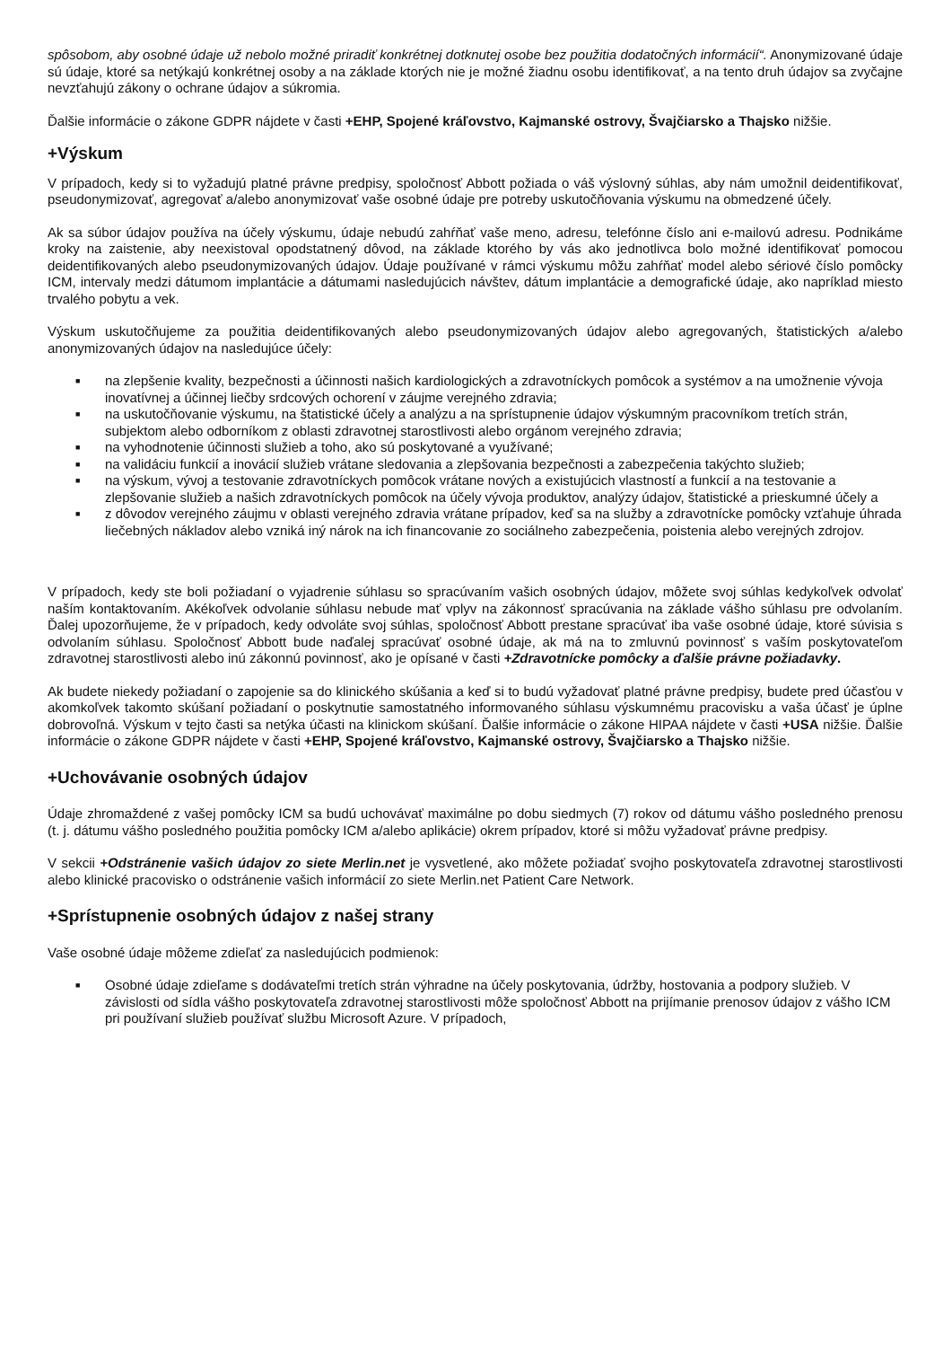spôsobom, aby osobné údaje už nebolo možné priradiť konkrétnej dotknutej osobe bez použitia dodatočných informácií“. Anonymizované údaje sú údaje, ktoré sa netýkajú konkrétnej osoby a na základe ktorých nie je možné žiadnu osobu identifikovať, a na tento druh údajov sa zvyčajne nevzťahujú zákony o ochrane údajov a súkromia.
Ďalšie informácie o zákone GDPR nájdete v časti +EHP, Spojené kráľovstvo, Kajmanské ostrovy, Švajčiarsko a Thajsko nižšie.
+Výskum
V prípadoch, kedy si to vyžadujú platné právne predpisy, spoločnosť Abbott požiada o váš výslovný súhlas, aby nám umožnil deidentifikovať, pseudonymizovať, agregovať a/alebo anonymizovať vaše osobné údaje pre potreby uskutočňovania výskumu na obmedzené účely.
Ak sa súbor údajov používa na účely výskumu, údaje nebudú zahŕňať vaše meno, adresu, telefónne číslo ani e-mailovú adresu. Podnikáme kroky na zaistenie, aby neexistoval opodstatnený dôvod, na základe ktorého by vás ako jednotlivca bolo možné identifikovať pomocou deidentifikovaných alebo pseudonymizovaných údajov. Údaje používané v rámci výskumu môžu zahŕňať model alebo sériové číslo pomôcky ICM, intervaly medzi dátumom implantácie a dátumami nasledujúcich návštev, dátum implantácie a demografické údaje, ako napríklad miesto trvalého pobytu a vek.
Výskum uskutočňujeme za použitia deidentifikovaných alebo pseudonymizovaných údajov alebo agregovaných, štatistických a/alebo anonymizovaných údajov na nasledujúce účely:
■ na zlepšenie kvality, bezpečnosti a účinnosti našich kardiologických a zdravotníckych pomôcok a systémov a na umožnenie vývoja inovatívnej a účinnej liečby srdcových ochorení v záujme verejného zdravia;
■ na uskutočňovanie výskumu, na štatistické účely a analýzu a na sprístupnenie údajov výskumným pracovníkom tretích strán, subjektom alebo odborníkom z oblasti zdravotnej starostlivosti alebo orgánom verejného zdravia;
■ na vyhodnotenie účinnosti služieb a toho, ako sú poskytované a využívané;
■ na validáciu funkcií a inovácií služieb vrátane sledovania a zlepšovania bezpečnosti a zabezpečenia takýchto služieb;
■ na výskum, vývoj a testovanie zdravotníckych pomôcok vrátane nových a existujúcich vlastností a funkcií a na testovanie a zlepšovanie služieb a našich zdravotníckych pomôcok na účely vývoja produktov, analýzy údajov, štatistické a prieskumné účely a
■ z dôvodov verejného záujmu v oblasti verejného zdravia vrátane prípadov, keď sa na služby a zdravotnícke pomôcky vzťahuje úhrada liečebných nákladov alebo vzniká iný nárok na ich financovanie zo sociálneho zabezpečenia, poistenia alebo verejných zdrojov.
V prípadoch, kedy ste boli požiadaní o vyjadrenie súhlasu so spracúvaním vašich osobných údajov, môžete svoj súhlas kedykoľvek odvolať naším kontaktovaním. Akékoľvek odvolanie súhlasu nebude mať vplyv na zákonnosť spracúvania na základe vášho súhlasu pre odvolaním. Ďalej upozorňujeme, že v prípadoch, kedy odvoláte svoj súhlas, spoločnosť Abbott prestane spracúvať iba vaše osobné údaje, ktoré súvisia s odvolaním súhlasu. Spoločnosť Abbott bude naďalej spracúvať osobné údaje, ak má na to zmluvnú povinnosť s vaším poskytovateľom zdravotnej starostlivosti alebo inú zákonnú povinnosť, ako je opísané v časti +Zdravotnícke pomôcky a ďalšie právne požiadavky.
Ak budete niekedy požiadaní o zapojenie sa do klinického skúšania a keď si to budú vyžadovať platné právne predpisy, budete pred účasťou v akomkoľvek takomto skúšaní požiadaní o poskytnutie samostatného informovaného súhlasu výskumnému pracovisku a vaša účasť je úplne dobrovoľná. Výskum v tejto časti sa netýka účasti na klinickom skúšaní. Ďalšie informácie o zákone HIPAA nájdete v časti +USA nižšie. Ďalšie informácie o zákone GDPR nájdete v časti +EHP, Spojené kráľovstvo, Kajmanské ostrovy, Švajčiarsko a Thajsko nižšie.
+Uchovávanie osobných údajov
Údaje zhromaždené z vašej pomôcky ICM sa budú uchovávať maximálne po dobu siedmych (7) rokov od dátumu vášho posledného prenosu (t. j. dátumu vášho posledného použitia pomôcky ICM a/alebo aplikácie) okrem prípadov, ktoré si môžu vyžadovať právne predpisy.
V sekcii +Odstránenie vašich údajov zo siete Merlin.net je vysvetlené, ako môžete požiadať svojho poskytovateľa zdravotnej starostlivosti alebo klinické pracovisko o odstránenie vašich informácií zo siete Merlin.net Patient Care Network.
+Sprístupnenie osobných údajov z našej strany
Vaše osobné údaje môžeme zdieľať za nasledujúcich podmienok:
■ Osobné údaje zdieľame s dodávateľmi tretích strán výhradne na účely poskytovania, údržby, hostovania a podpory služieb. V závislosti od sídla vášho poskytovateľa zdravotnej starostlivosti môže spoločnosť Abbott na prijímanie prenosov údajov z vášho ICM pri používaní služieb používať službu Microsoft Azure. V prípadoch,